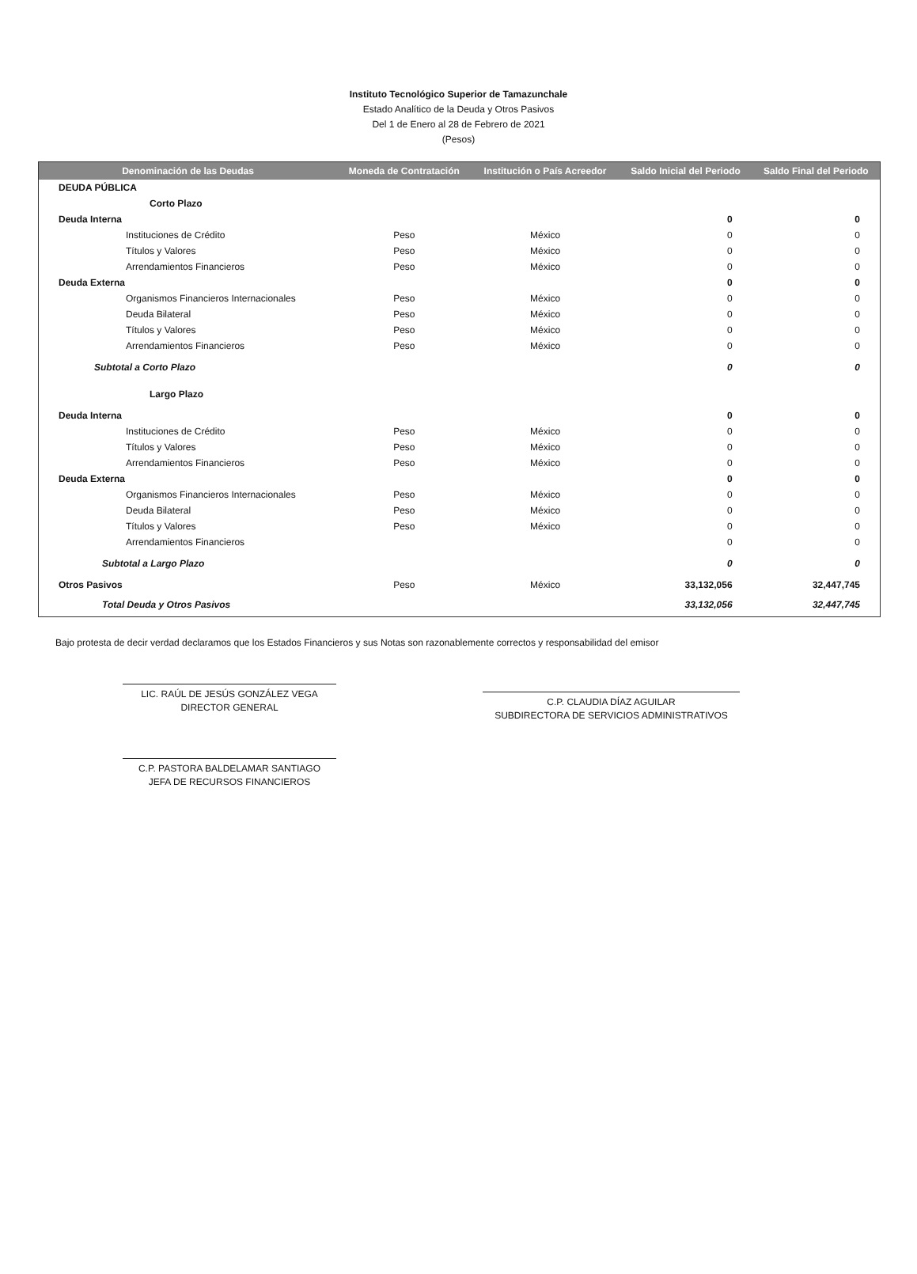Instituto Tecnológico Superior de Tamazunchale
Estado Analítico de la Deuda y Otros Pasivos
Del 1 de Enero al 28 de Febrero de 2021
(Pesos)
| Denominación de las Deudas | Moneda de Contratación | Institución o País Acreedor | Saldo Inicial del Periodo | Saldo Final del Periodo |
| --- | --- | --- | --- | --- |
| DEUDA PÚBLICA | | | | |
| Corto Plazo | | | | |
| Deuda Interna | | | 0 | 0 |
| Instituciones de Crédito | Peso | México | 0 | 0 |
| Títulos y Valores | Peso | México | 0 | 0 |
| Arrendamientos Financieros | Peso | México | 0 | 0 |
| Deuda Externa | | | 0 | 0 |
| Organismos Financieros Internacionales | Peso | México | 0 | 0 |
| Deuda Bilateral | Peso | México | 0 | 0 |
| Títulos y Valores | Peso | México | 0 | 0 |
| Arrendamientos Financieros | Peso | México | 0 | 0 |
| Subtotal a Corto Plazo | | | 0 | 0 |
| Largo Plazo | | | | |
| Deuda Interna | | | 0 | 0 |
| Instituciones de Crédito | Peso | México | 0 | 0 |
| Títulos y Valores | Peso | México | 0 | 0 |
| Arrendamientos Financieros | Peso | México | 0 | 0 |
| Deuda Externa | | | 0 | 0 |
| Organismos Financieros Internacionales | Peso | México | 0 | 0 |
| Deuda Bilateral | Peso | México | 0 | 0 |
| Títulos y Valores | Peso | México | 0 | 0 |
| Arrendamientos Financieros | | | 0 | 0 |
| Subtotal a Largo Plazo | | | 0 | 0 |
| Otros Pasivos | Peso | México | 33,132,056 | 32,447,745 |
| Total Deuda y Otros Pasivos | | | 33,132,056 | 32,447,745 |
Bajo protesta de decir verdad declaramos que los Estados Financieros y sus Notas son razonablemente correctos y responsabilidad del emisor
LIC. RAÚL DE JESÚS GONZÁLEZ VEGA
DIRECTOR GENERAL
C.P. PASTORA BALDELAMAR SANTIAGO
JEFA DE RECURSOS FINANCIEROS
C.P. CLAUDIA DÍAZ AGUILAR
SUBDIRECTORA DE SERVICIOS ADMINISTRATIVOS